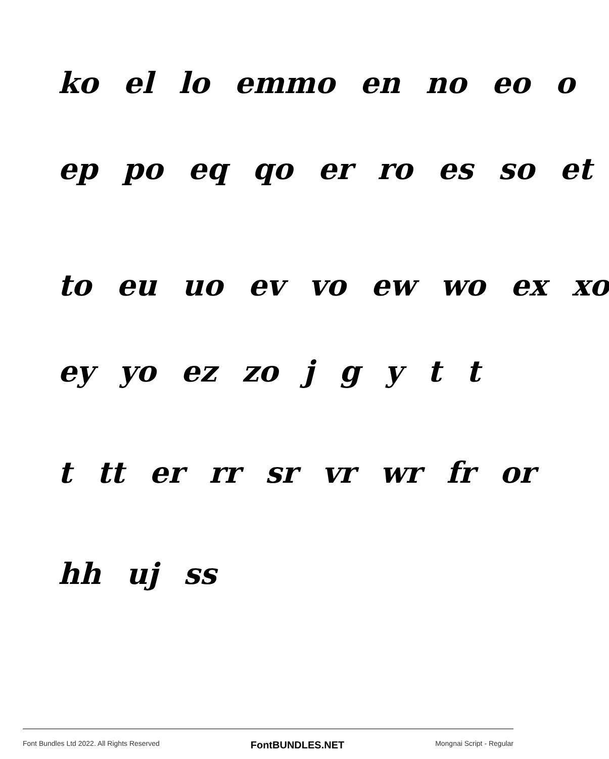ko el lo emmo en no eo o
ep po eq qo er ro es so et
to eu uo ev vo ew wo ex xo
ey yo ez zo j g y t t
t tt er rr sr vr wr fr or
hh uj ss
Font Bundles Ltd 2022. All Rights Reserved FontBUNDLES.NET Mongnai Script - Regular